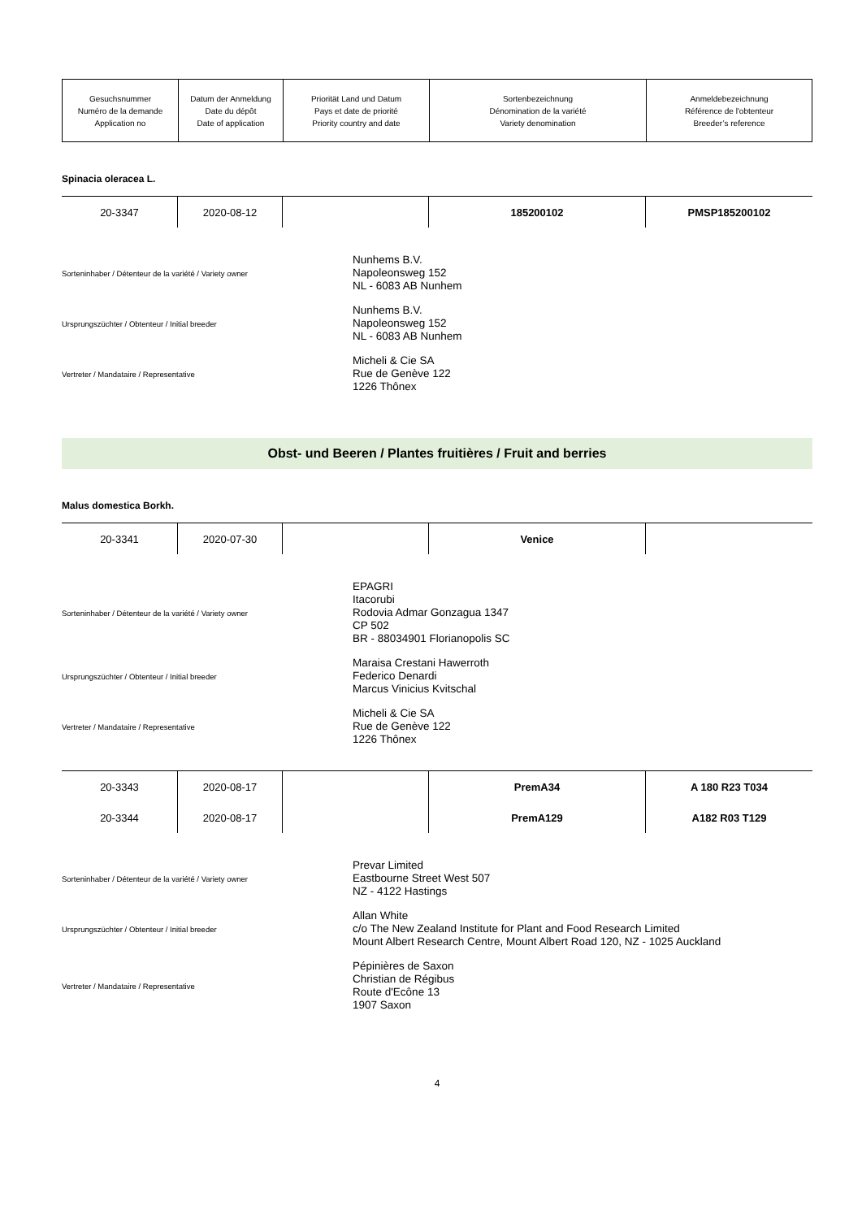| Gesuchsnummer Numéro de la demande Application no | Datum der Anmeldung Date du dépôt Date of application | Priorität Land und Datum Pays et date de priorité Priority country and date | Sortenbezeichnung Dénomination de la variété Variety denomination | Anmeldebezeichnung Référence de l'obtenteur Breeder’s reference |
Spinacia oleracea L.
| 20-3347 | 2020-08-12 | | 185200102 | PMSP185200102 |
Sorteninhaber / Détenteur de la variété / Variety owner
Nunhems B.V.
Napoleonsweg 152
NL - 6083 AB Nunhem
Ursprungszüchter / Obtenteur / Initial breeder
Nunhems B.V.
Napoleonsweg 152
NL - 6083 AB Nunhem
Vertreter / Mandataire / Representative
Micheli & Cie SA
Rue de Genève 122
1226 Thônex
Obst- und Beeren / Plantes fruitières / Fruit and berries
Malus domestica Borkh.
| 20-3341 | 2020-07-30 | | Venice | |
Sorteninhaber / Détenteur de la variété / Variety owner
EPAGRI
Itacorubi
Rodovia Admar Gonzagua 1347
CP 502
BR - 88034901 Florianopolis SC
Ursprungszüchter / Obtenteur / Initial breeder
Maraisa Crestani Hawerroth
Federico Denardi
Marcus Vinicius Kvitschal
Vertreter / Mandataire / Representative
Micheli & Cie SA
Rue de Genève 122
1226 Thônex
| 20-3343 | 2020-08-17 | | PremA34 | A 180 R23 T034 |
| 20-3344 | 2020-08-17 | | PremA129 | A182 R03 T129 |
Sorteninhaber / Détenteur de la variété / Variety owner
Prevar Limited
Eastbourne Street West 507
NZ - 4122 Hastings
Ursprungszüchter / Obtenteur / Initial breeder
Allan White
c/o The New Zealand Institute for Plant and Food Research Limited
Mount Albert Research Centre, Mount Albert Road 120, NZ - 1025 Auckland
Vertreter / Mandataire / Representative
Pépinières de Saxon
Christian de Régibus
Route d'Ecône 13
1907 Saxon
4